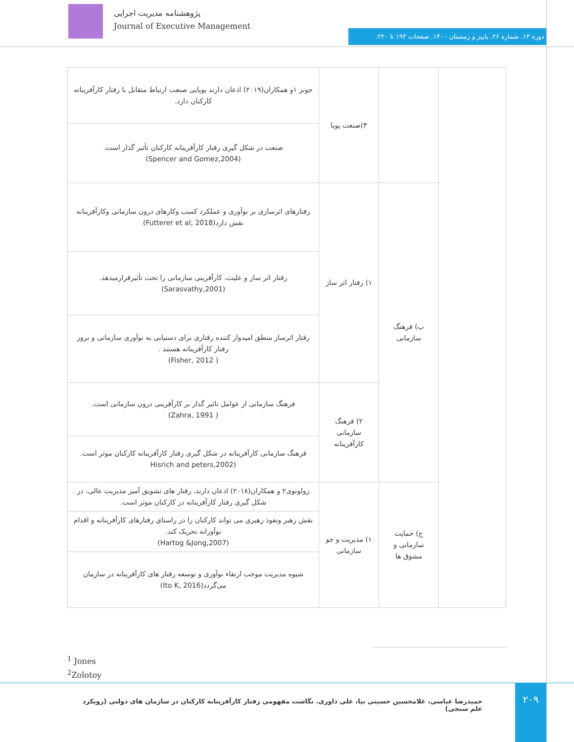پژوهشنامه مدیریت اجرایی
Journal of Executive Management
دوره ۱۳. شماره ۲۶. پاییز و زمستان ۱۴۰۰. صفحات ۱۹۳ تا ۲۲۰.
| | | ۳)صنعت پویا | جونز ۱و همکاران(۲۰۱۹) اذعان دارند پویایی صنعت ارتباط متقابل با رفتار کارآفرینانه کارکنان دارد. |
| | | | صنعت در شکل گیری رفتار کارآفرینانه کارکنان تأثیر گذار است. (Spencer and Gomez,2004) |
| | ب) فرهنگ سازمانی | ۱) رفتار اثر ساز | رفتارهای اثرسازی بر نوآوری و عملکرد کسب وکارهای درون سازمانی وکارآفرینانه نقش دارد(Futterer et al, 2018) |
| | | | رفتار اثر ساز و علیت، کارآفرینی سازمانی را تحت تأثیرقرارمیدهد.(Sarasvathy,2001) |
| | | | رفتار اثرساز منطق امیدوار کننده رفتاری برای دستیابی به نوآوری سازمانی و بروز رفتار کارآفرینانه هستند . ( Fisher, 2012) |
| | | ۲) فرهنگ سازمانی کارآفرینانه | فرهنگ سازمانی از عوامل تاثیر گذار بر کارآفرینی درون سازمانی است. ( Zahra, 1991) |
| | | | فرهنگ سازمانی کارآفرینانه در شکل گیری رفتار کارآفرینانه کارکنان موثر است. (Hisrich and peters,2002 |
| | ج) حمایت سازمانی و مشوق ها | ۱) مدیریت و جو سازمانی | زولوتوی۲ و همکاران(۲۰۱۸) اذعان دارند، رفتار های تشویق آمیز مدیریت عالی، در شکل گیری رفتار کارآفرینانه در کارکنان موثر است. |
| | | | نقش رهبر ونفوذ رهبري می تواند کارکنان را در راستاي رفتارهای کارآفرینانه و اقدام نوآورانه تحریک کند. (Hartog &Jong,2007) |
| | | | شیوه مدیریت موجب ارتقاء نوآوری و توسعه رفتار های کارآفرینانه در سازمان می‌گردد(Ito K, 2016) |
<sup>1</sup> Jones
<sup>2</sup> Zolotoy
حمیدرضا عباسی، غلامحسین حسینی نیا، علی داوری. نگاشت مفهومی رفتار کارآفرینانه کارکنان در سازمان های دولتی (رویکرد علم سنجی)
۲۰۹